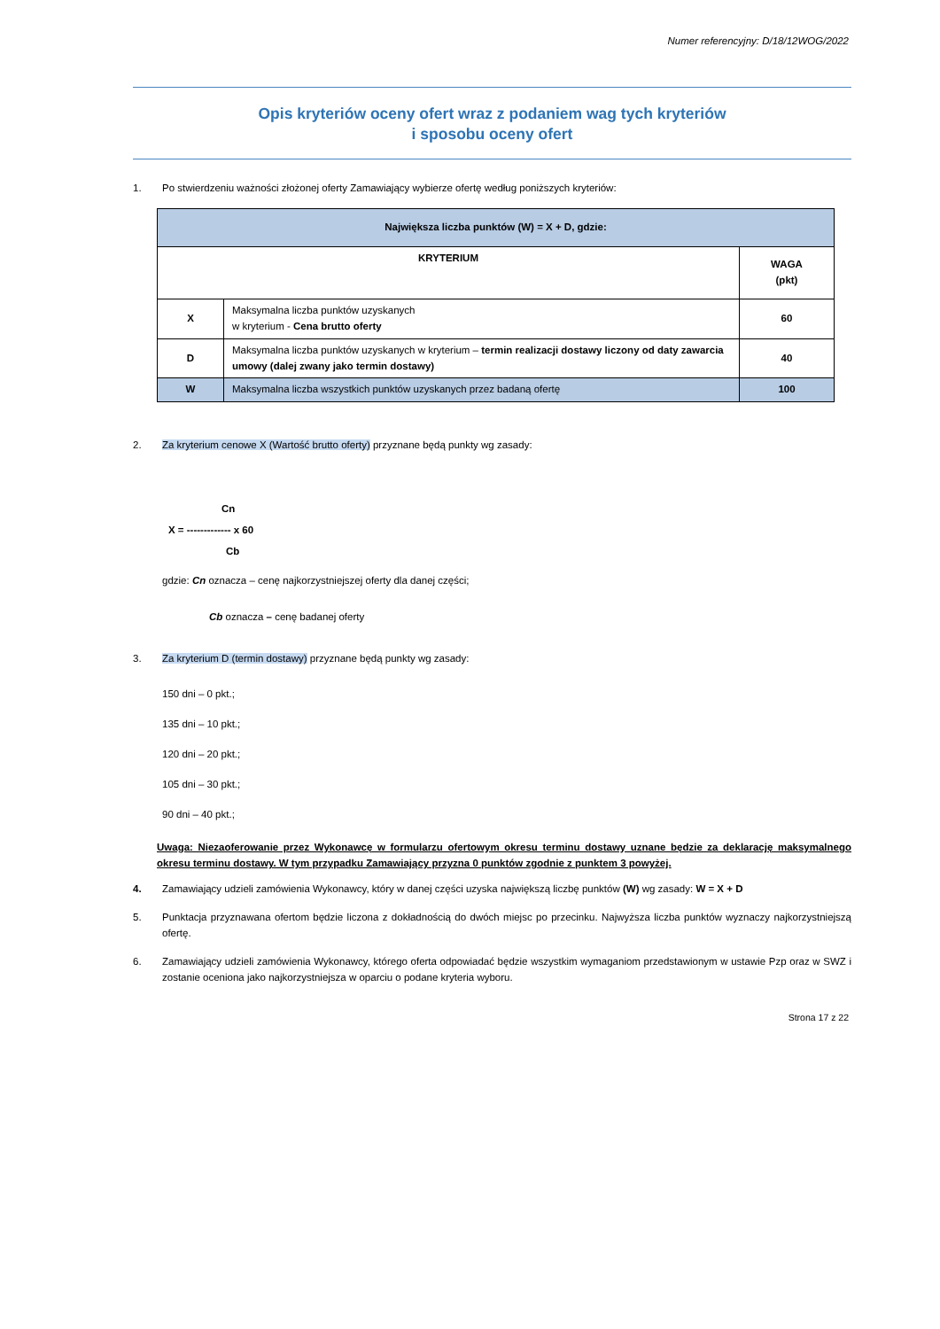Numer referencyjny: D/18/12WOG/2022
Opis kryteriów oceny ofert wraz z podaniem wag tych kryteriów
i sposobu oceny ofert
1. Po stwierdzeniu ważności złożonej oferty Zamawiający wybierze ofertę według poniższych kryteriów:
| Największa liczba punktów (W) = X + D, gdzie: | | |
| --- | --- | --- |
| KRYTERIUM | | WAGA (pkt) |
| X | Maksymalna liczba punktów uzyskanych w kryterium - Cena brutto oferty | 60 |
| D | Maksymalna liczba punktów uzyskanych w kryterium – termin realizacji dostawy liczony od daty zawarcia umowy (dalej zwany jako termin dostawy) | 40 |
| W | Maksymalna liczba wszystkich punktów uzyskanych przez badaną ofertę | 100 |
2. Za kryterium cenowe X (Wartość brutto oferty) przyznane będą punkty wg zasady:
Cn
X = ------------- x 60
Cb
gdzie: Cn oznacza – cenę najkorzystniejszej oferty dla danej części;
Cb oznacza – cenę badanej oferty
3. Za kryterium D (termin dostawy) przyznane będą punkty wg zasady:
150 dni – 0 pkt.;
135 dni – 10 pkt.;
120 dni – 20 pkt.;
105 dni – 30 pkt.;
90 dni – 40 pkt.;
Uwaga: Niezaoferowanie przez Wykonawcę w formularzu ofertowym okresu terminu dostawy uznane będzie za deklarację maksymalnego okresu terminu dostawy. W tym przypadku Zamawiający przyzna 0 punktów zgodnie z punktem 3 powyżej.
4. Zamawiający udzieli zamówienia Wykonawcy, który w danej części uzyska największą liczbę punktów (W) wg zasady: W = X + D
5. Punktacja przyznawana ofertom będzie liczona z dokładnością do dwóch miejsc po przecinku. Najwyższa liczba punktów wyznaczy najkorzystniejszą ofertę.
6. Zamawiający udzieli zamówienia Wykonawcy, którego oferta odpowiadać będzie wszystkim wymaganiom przedstawionym w ustawie Pzp oraz w SWZ i zostanie oceniona jako najkorzystniejsza w oparciu o podane kryteria wyboru.
Strona 17 z 22